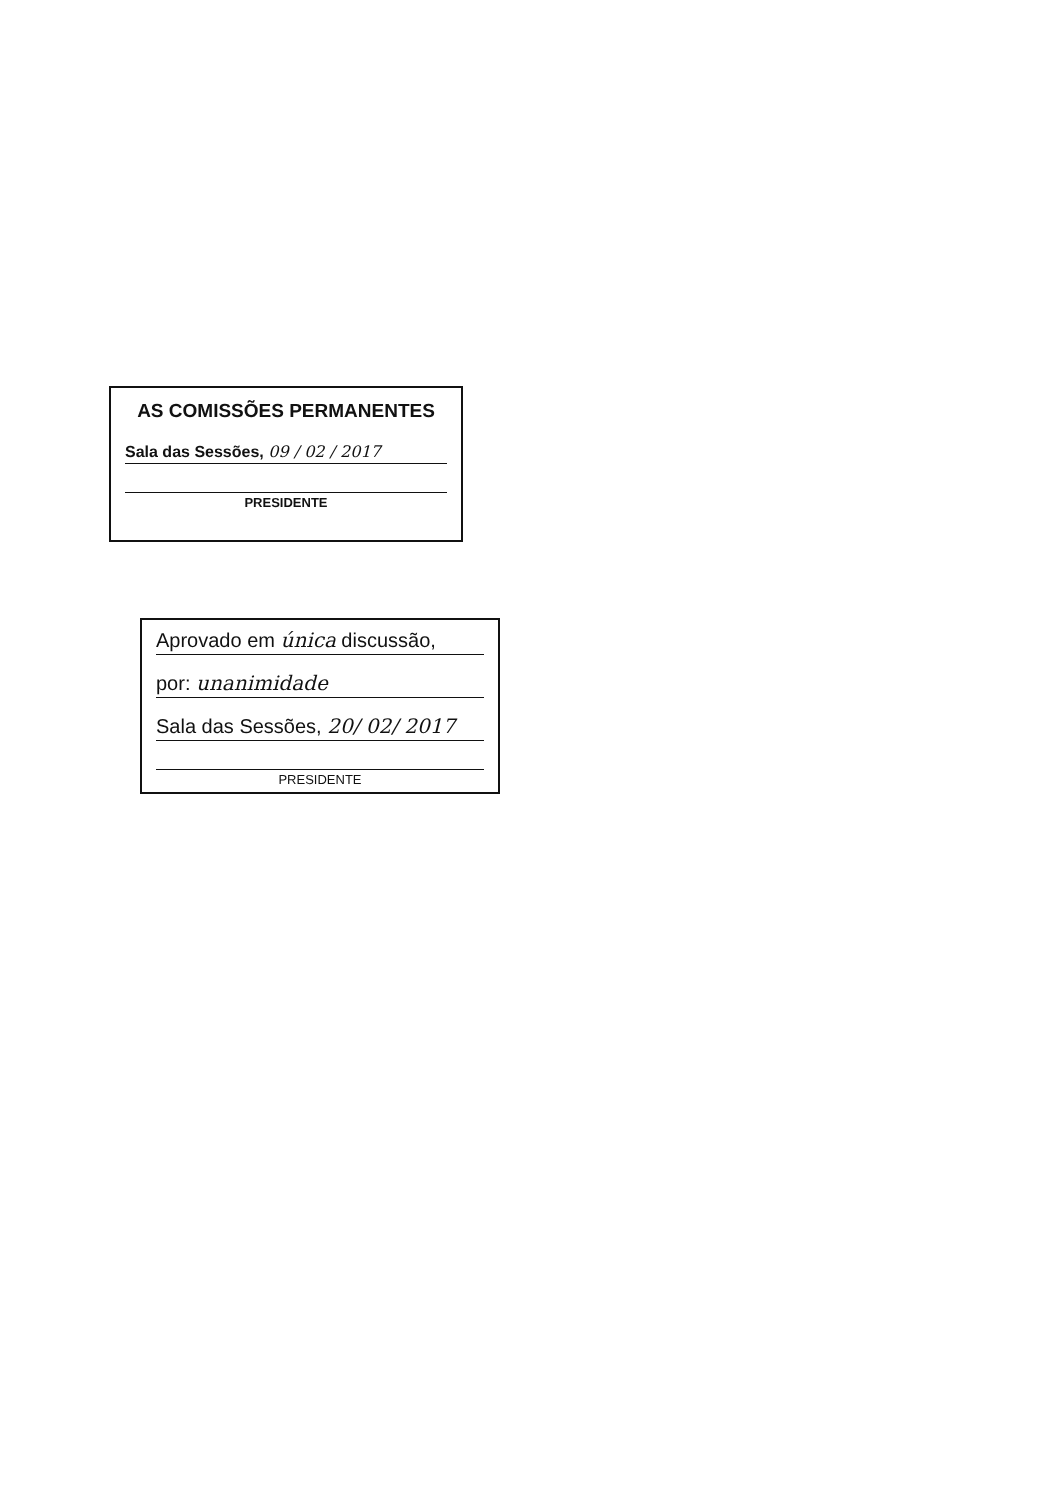AS COMISSÕES PERMANENTES
Sala das Sessões, 09 / 02 / 2017
PRESIDENTE
Aprovado em única discussão,
por: unanimidade
Sala das Sessões, 20/ 02/ 2017
PRESIDENTE